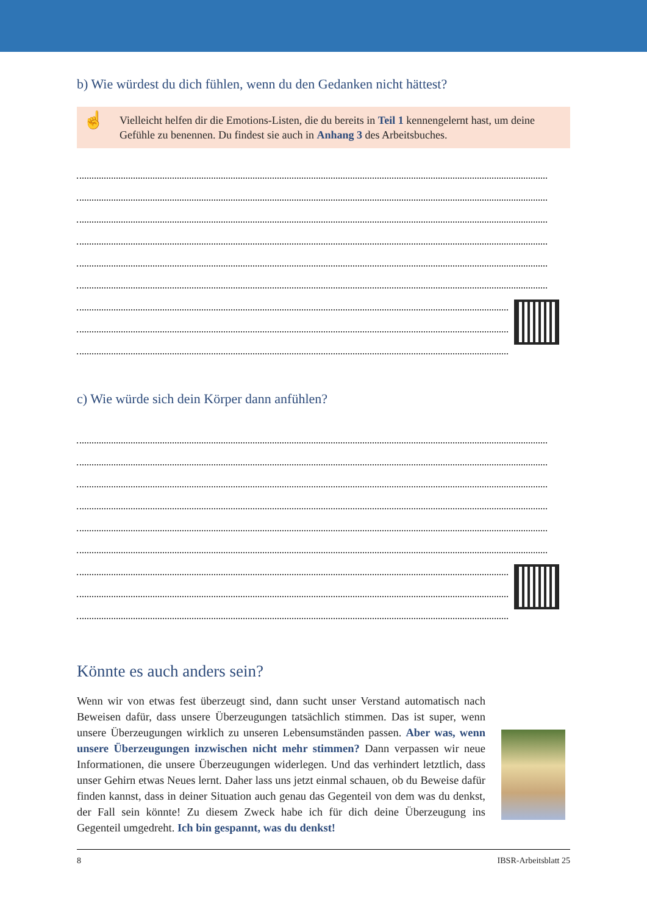b) Wie würdest du dich fühlen, wenn du den Gedanken nicht hättest?
☝
Vielleicht helfen dir die Emotions-Listen, die du bereits in Teil 1 kennengelernt hast, um deine Gefühle zu benennen. Du findest sie auch in Anhang 3 des Arbeitsbuches.
c) Wie würde sich dein Körper dann anfühlen?
Könnte es auch anders sein?
Wenn wir von etwas fest überzeugt sind, dann sucht unser Verstand automatisch nach Beweisen dafür, dass unsere Überzeugungen tatsächlich stimmen. Das ist super, wenn unsere Überzeugungen wirklich zu unseren Lebensumständen passen. Aber was, wenn unsere Überzeugungen inzwischen nicht mehr stimmen? Dann verpassen wir neue Informationen, die unsere Überzeugungen widerlegen. Und das verhindert letztlich, dass unser Gehirn etwas Neues lernt. Daher lass uns jetzt einmal schauen, ob du Beweise dafür finden kannst, dass in deiner Situation auch genau das Gegenteil von dem was du denkst, der Fall sein könnte! Zu diesem Zweck habe ich für dich deine Überzeugung ins Gegenteil umgedreht. Ich bin gespannt, was du denkst!
8 IBSR-Arbeitsblatt 25